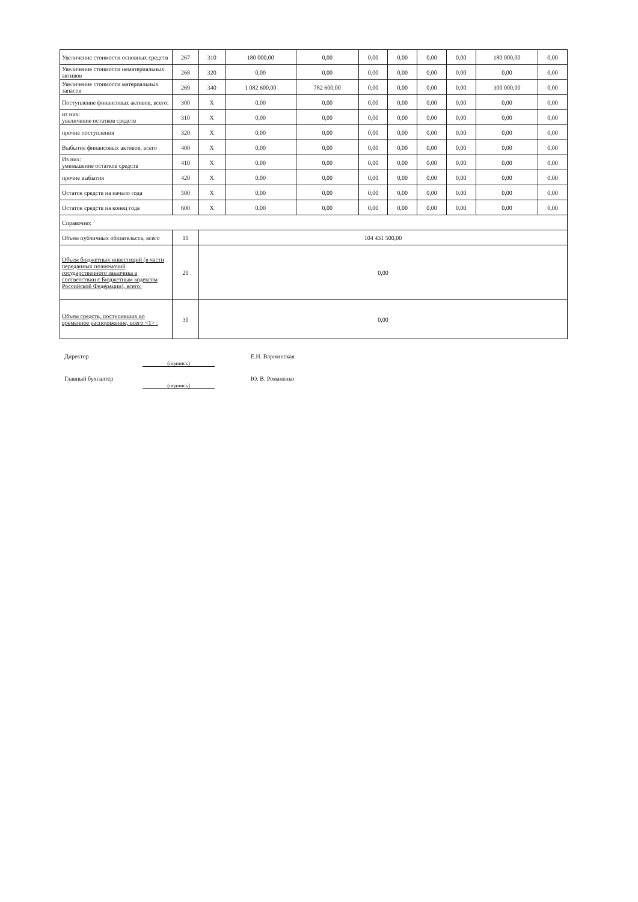| Увеличение стоимости основных средств | 267 | 310 | 180 000,00 | 0,00 | 0,00 | 0,00 | 0,00 | 0,00 | 180 000,00 | 0,00 |
| Увеличение стоимости нематериальных активов | 268 | 320 | 0,00 | 0,00 | 0,00 | 0,00 | 0,00 | 0,00 | 0,00 | 0,00 |
| Увеличение стоимости материальных запасов | 269 | 340 | 1 082 600,00 | 782 600,00 | 0,00 | 0,00 | 0,00 | 0,00 | 300 000,00 | 0,00 |
| Поступление финансовых активов, всего: | 300 | X | 0,00 | 0,00 | 0,00 | 0,00 | 0,00 | 0,00 | 0,00 | 0,00 |
| из них: увеличение остатков средств | 310 | X | 0,00 | 0,00 | 0,00 | 0,00 | 0,00 | 0,00 | 0,00 | 0,00 |
| прочие поступления | 320 | X | 0,00 | 0,00 | 0,00 | 0,00 | 0,00 | 0,00 | 0,00 | 0,00 |
| Выбытие финансовых активов, всего | 400 | X | 0,00 | 0,00 | 0,00 | 0,00 | 0,00 | 0,00 | 0,00 | 0,00 |
| Из них: уменьшение остатков средств | 410 | X | 0,00 | 0,00 | 0,00 | 0,00 | 0,00 | 0,00 | 0,00 | 0,00 |
| прочие выбытия | 420 | X | 0,00 | 0,00 | 0,00 | 0,00 | 0,00 | 0,00 | 0,00 | 0,00 |
| Остаток средств на начало года | 500 | X | 0,00 | 0,00 | 0,00 | 0,00 | 0,00 | 0,00 | 0,00 | 0,00 |
| Остаток средств на конец года | 600 | X | 0,00 | 0,00 | 0,00 | 0,00 | 0,00 | 0,00 | 0,00 | 0,00 |
| Справочно: | | | | | | | | | | |
| Объем публичных обязательств, всего | 10 | 104 431 500,00 | | | | | | | | |
| Объем бюджетных инвестиций (в части переданных полномочий государственного заказчика в соответствии с Бюджетным кодексом Российской Федерации), всего: | 20 | 0,00 | | | | | | | | |
| Объем средств, поступивших во временное распоряжение, всего <1> : | 30 | 0,00 | | | | | | | | |
Директор
(подпись)
Е.Н. Варжинская
Главный бухгалтер
(подпись)
Ю. В. Романенко